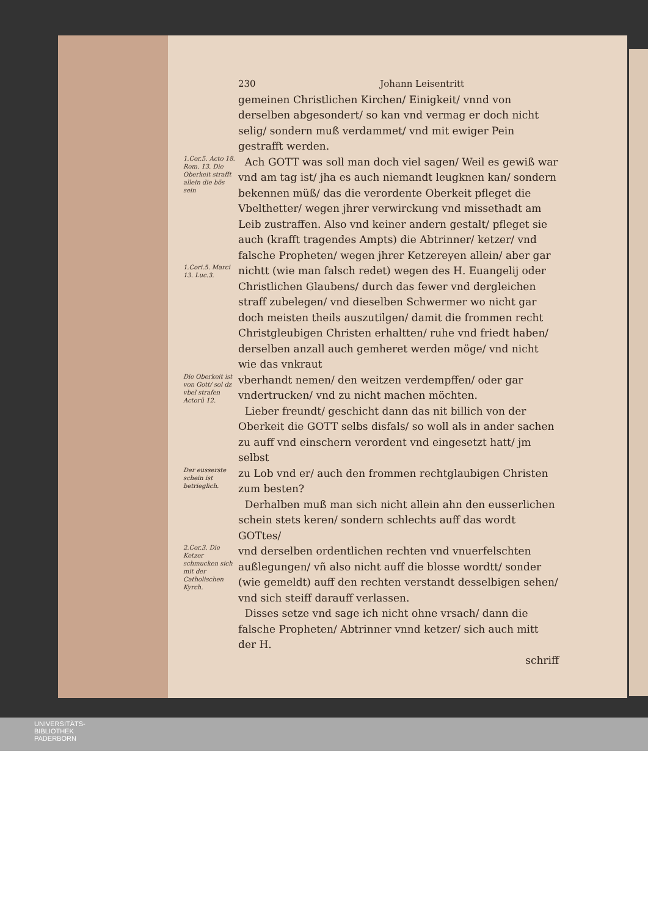230 Johann Leisentritt
gemeinen Christlichen Kirchen/ Einigkeit/ vnnd von derselben abgesondert/ so kan vnd vermag er doch nicht selig/ sondern muß verdammet/ vnd mit ewiger Pein gestrafft werden.
1.Cor.5. Acto 18. Rom. 13. Die Oberkeit strafft allein die bös sein
Ach GOTT was soll man doch viel sagen/ Weil es gewiß war vnd am tag ist/ jha es auch niemandt leugknen kan/ sondern bekennen müß/ das die verordente Oberkeit pfleget die Vbelthetter/ wegen jhrer verwirckung vnd missethadt am Leib zustraffen. Also vnd keiner andern gestalt/ pfleget sie auch (krafft tragendes Ampts) die Abtrinner/ ketzer/ vnd falsche Propheten/ wegen jhrer Ketzereyen allein/ aber gar
1.Cori.5. Marci 13. Luc.3.
nichtt (wie man falsch redet) wegen des H. Euangelij oder Christlichen Glaubens/ durch das fewer vnd dergleichen straff zubelegen/ vnd dieselben Schwermer wo nicht gar doch meisten theils auszutilgen/ damit die frommen recht Christgleubigen Christen erhaltten/ ruhe vnd friedt haben/ derselben anzall auch gemheret werden möge/ vnd nicht wie das vnkraut
Die Oberkeit ist von Gott/ sol dz vbel strafen Actorū 12.
vberhandt nemen/ den weitzen verdempffen/ oder gar vndertrucken/ vnd zu nicht machen möchten.
Lieber freundt/ geschicht dann das nit billich von der Oberkeit die GOTT selbs disfals/ so woll als in ander sachen zu auff vnd einschern verordent vnd eingesetzt hatt/ jm selbst
Der eusserste schein ist betrieglich.
zu Lob vnd er/ auch den frommen rechtglaubigen Christen zum besten?
Derhalben muß man sich nicht allein ahn den eusserlichen schein stets keren/ sondern schlechts auff das wordt GOTtes/
2.Cor.3. Die Ketzer schmucken sich mit der Catholischen Kyrch.
vnd derselben ordentlichen rechten vnd vnuerfelschten außlegungen/ vñ also nicht auff die blosse wordtt/ sonder (wie gemeldt) auff den rechten verstandt desselbigen sehen/ vnd sich steiff darauff verlassen.
Disses setze vnd sage ich nicht ohne vrsach/ dann die falsche Propheten/ Abtrinner vnnd ketzer/ sich auch mitt der H.
schriff
UNIVERSITÄTS-
BIBLIOTHEK
PADERBORN